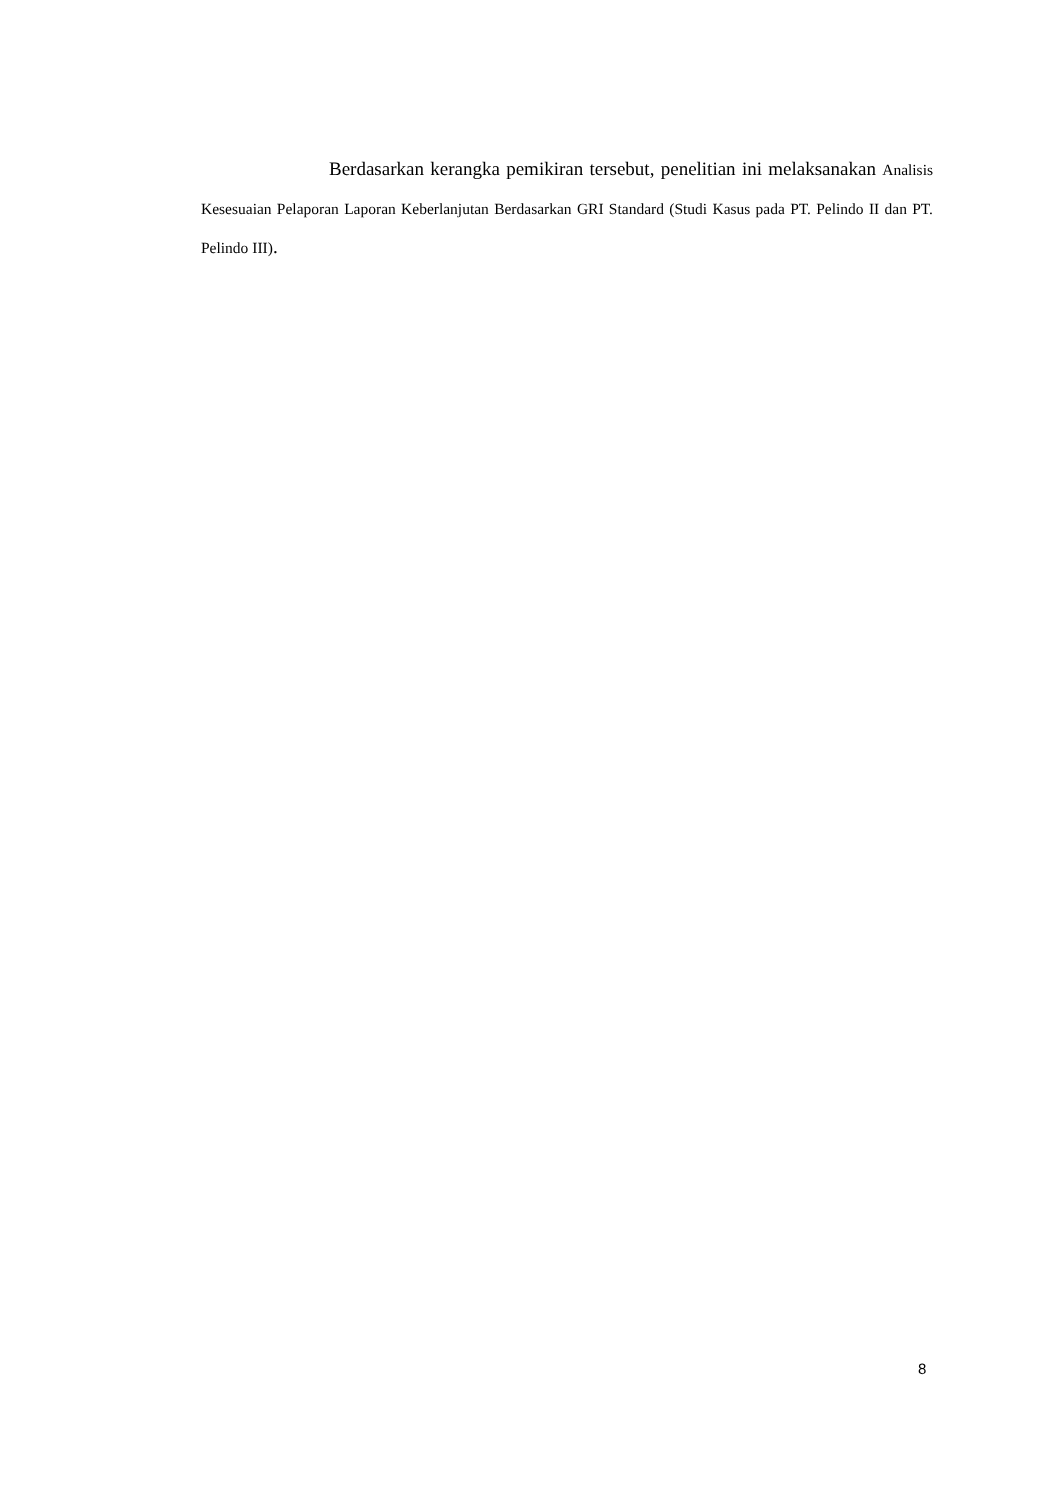Berdasarkan kerangka pemikiran tersebut, penelitian ini melaksanakan Analisis Kesesuaian Pelaporan Laporan Keberlanjutan Berdasarkan GRI Standard (Studi Kasus pada PT. Pelindo II dan PT. Pelindo III).
8